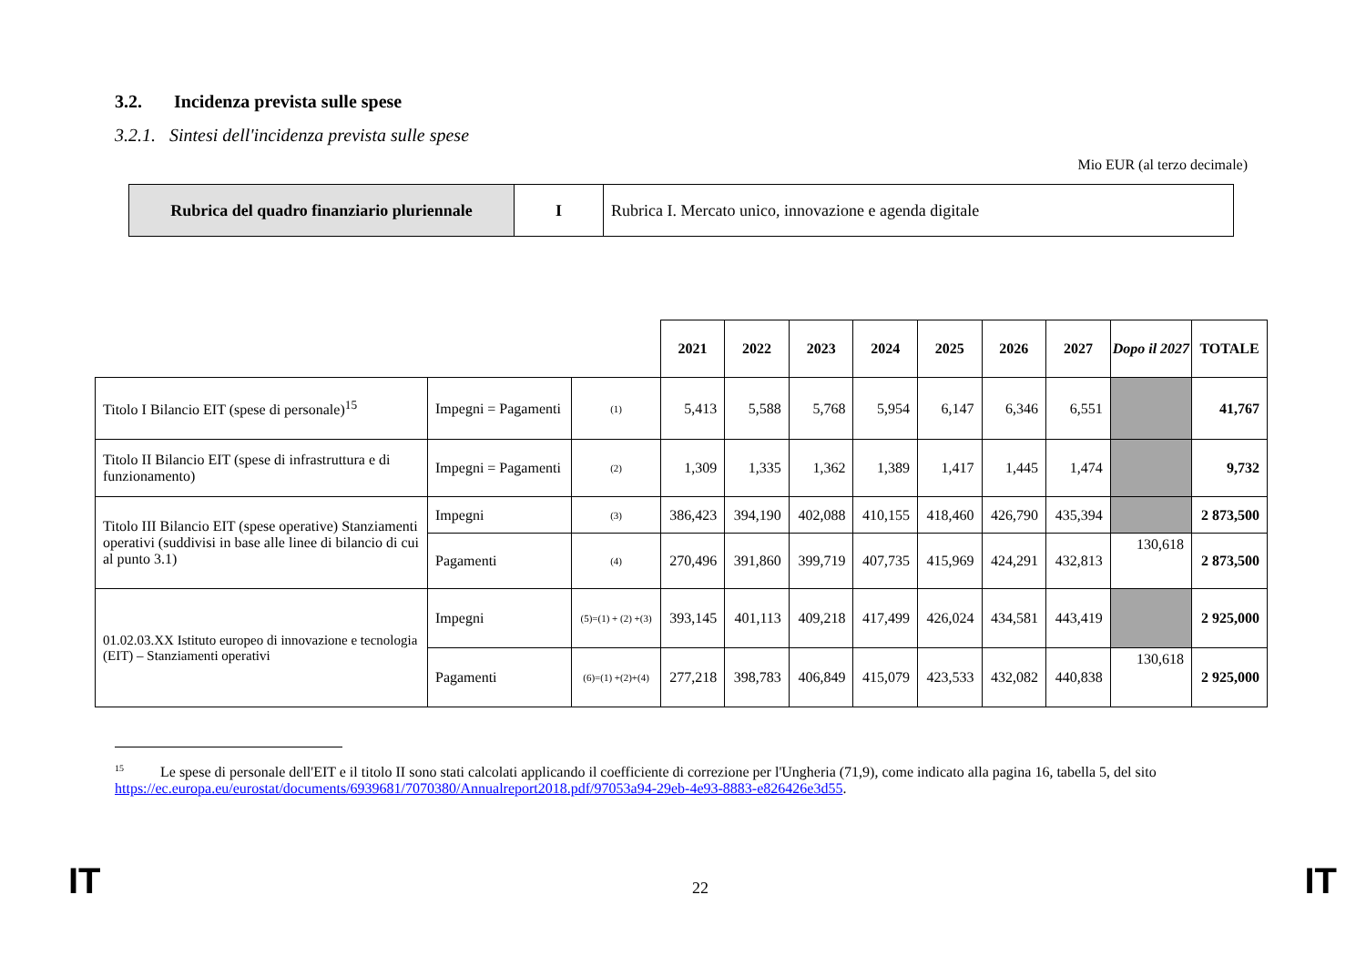3.2. Incidenza prevista sulle spese
3.2.1. Sintesi dell'incidenza prevista sulle spese
Mio EUR (al terzo decimale)
| Rubrica del quadro finanziario pluriennale | I | Rubrica I. Mercato unico, innovazione e agenda digitale |
| | | | 2021 | 2022 | 2023 | 2024 | 2025 | 2026 | 2027 | Dopo il 2027 | TOTALE |
| Titolo I Bilancio EIT (spese di personale)<sup>15</sup> | Impegni = Pagamenti | (1) | 5,413 | 5,588 | 5,768 | 5,954 | 6,147 | 6,346 | 6,551 | | 41,767 |
| Titolo II Bilancio EIT (spese di infrastruttura e di funzionamento) | Impegni = Pagamenti | (2) | 1,309 | 1,335 | 1,362 | 1,389 | 1,417 | 1,445 | 1,474 | | 9,732 |
| Titolo III Bilancio EIT (spese operative) Stanziamenti operativi (suddivisi in base alle linee di bilancio di cui al punto 3.1) | Impegni | (3) | 386,423 | 394,190 | 402,088 | 410,155 | 418,460 | 426,790 | 435,394 | | 2 873,500 |
| | Pagamenti | (4) | 270,496 | 391,860 | 399,719 | 407,735 | 415,969 | 424,291 | 432,813 | 130,618 | 2 873,500 |
| 01.02.03.XX Istituto europeo di innovazione e tecnologia (EIT) – Stanziamenti operativi | Impegni | (5)=(1) + (2) +(3) | 393,145 | 401,113 | 409,218 | 417,499 | 426,024 | 434,581 | 443,419 | | 2 925,000 |
| | Pagamenti | (6)=(1) +(2)+(4) | 277,218 | 398,783 | 406,849 | 415,079 | 423,533 | 432,082 | 440,838 | 130,618 | 2 925,000 |
<sup>15</sup> Le spese di personale dell'EIT e il titolo II sono stati calcolati applicando il coefficiente di correzione per l'Ungheria (71,9), come indicato alla pagina 16, tabella 5, del sito https://ec.europa.eu/eurostat/documents/6939681/7070380/Annualreport2018.pdf/97053a94-29eb-4e93-8883-e826426e3d55.
IT 22 IT